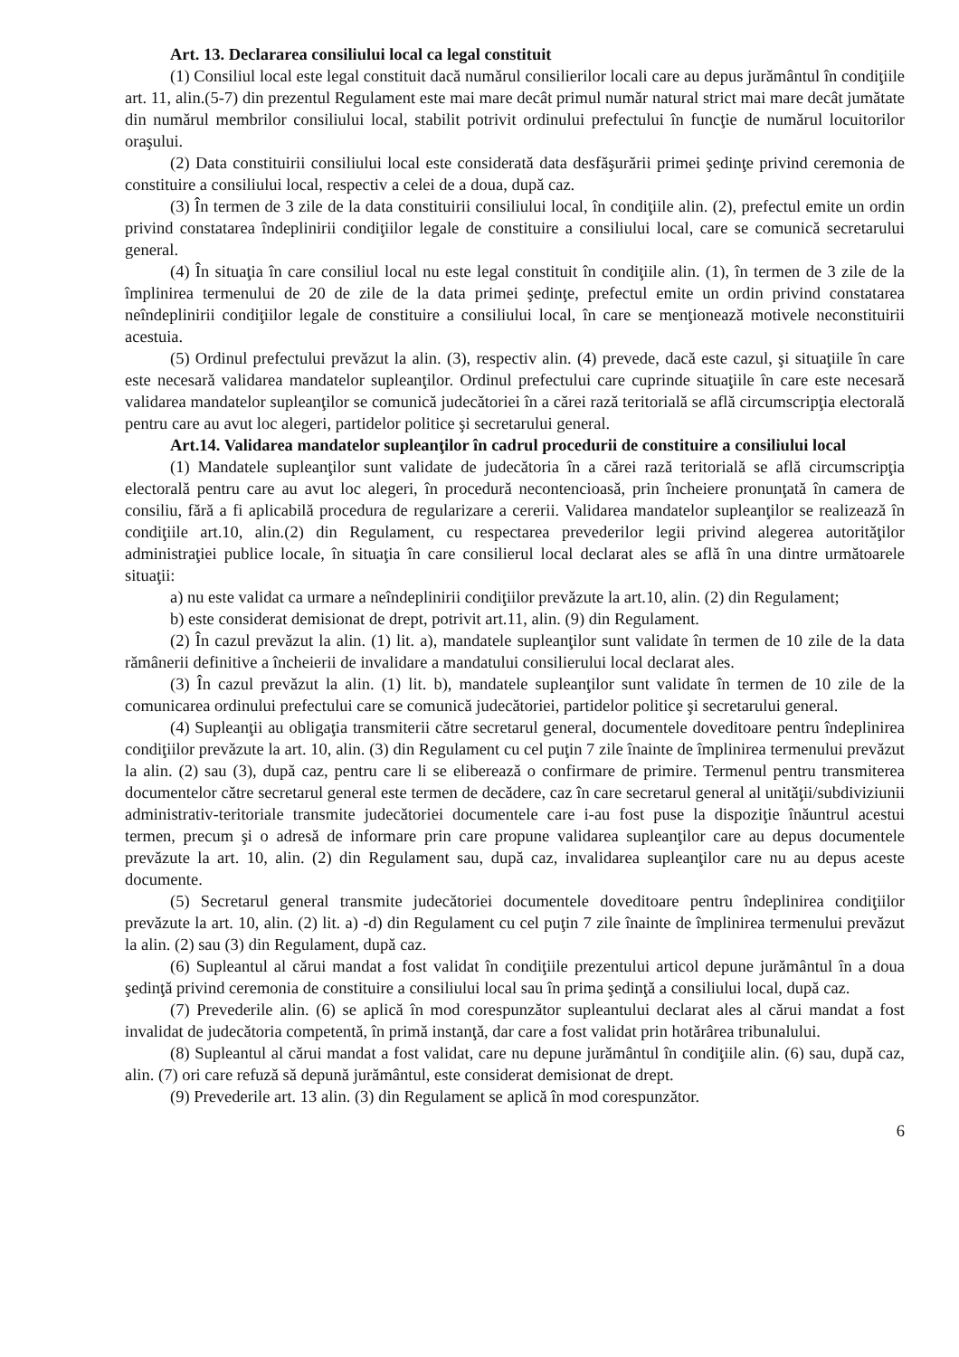Art. 13. Declararea consiliului local ca legal constituit
(1) Consiliul local este legal constituit dacă numărul consilierilor locali care au depus jurământul în condiţiile art. 11, alin.(5-7) din prezentul Regulament este mai mare decât primul număr natural strict mai mare decât jumătate din numărul membrilor consiliului local, stabilit potrivit ordinului prefectului în funcţie de numărul locuitorilor oraşului.
(2) Data constituirii consiliului local este considerată data desfăşurării primei şedinţe privind ceremonia de constituire a consiliului local, respectiv a celei de a doua, după caz.
(3) În termen de 3 zile de la data constituirii consiliului local, în condiţiile alin. (2), prefectul emite un ordin privind constatarea îndeplinirii condiţiilor legale de constituire a consiliului local, care se comunică secretarului general.
(4) În situaţia în care consiliul local nu este legal constituit în condiţiile alin. (1), în termen de 3 zile de la împlinirea termenului de 20 de zile de la data primei şedinţe, prefectul emite un ordin privind constatarea neîndeplinirii condiţiilor legale de constituire a consiliului local, în care se menţionează motivele neconstituirii acestuia.
(5) Ordinul prefectului prevăzut la alin. (3), respectiv alin. (4) prevede, dacă este cazul, şi situaţiile în care este necesară validarea mandatelor supleanţilor. Ordinul prefectului care cuprinde situaţiile în care este necesară validarea mandatelor supleanţilor se comunică judecătoriei în a cărei rază teritorială se află circumscripţia electorală pentru care au avut loc alegeri, partidelor politice şi secretarului general.
Art.14. Validarea mandatelor supleanţilor în cadrul procedurii de constituire a consiliului local
(1) Mandatele supleanţilor sunt validate de judecătoria în a cărei rază teritorială se află circumscripţia electorală pentru care au avut loc alegeri, în procedură necontencioasă, prin încheiere pronunţată în camera de consiliu, fără a fi aplicabilă procedura de regularizare a cererii. Validarea mandatelor supleanţilor se realizează în condiţiile art.10, alin.(2) din Regulament, cu respectarea prevederilor legii privind alegerea autorităţilor administraţiei publice locale, în situaţia în care consilierul local declarat ales se află în una dintre următoarele situaţii:
a) nu este validat ca urmare a neîndeplinirii condiţiilor prevăzute la art.10, alin. (2) din Regulament;
b) este considerat demisionat de drept, potrivit art.11, alin. (9) din Regulament.
(2) În cazul prevăzut la alin. (1) lit. a), mandatele supleanţilor sunt validate în termen de 10 zile de la data rămânerii definitive a încheierii de invalidare a mandatului consilierului local declarat ales.
(3) În cazul prevăzut la alin. (1) lit. b), mandatele supleanţilor sunt validate în termen de 10 zile de la comunicarea ordinului prefectului care se comunică judecătoriei, partidelor politice şi secretarului general.
(4) Supleanţii au obligaţia transmiterii către secretarul general, documentele doveditoare pentru îndeplinirea condiţiilor prevăzute la art. 10, alin. (3) din Regulament cu cel puţin 7 zile înainte de împlinirea termenului prevăzut la alin. (2) sau (3), după caz, pentru care li se eliberează o confirmare de primire. Termenul pentru transmiterea documentelor către secretarul general este termen de decădere, caz în care secretarul general al unităţii/subdiviziunii administrativ-teritoriale transmite judecătoriei documentele care i-au fost puse la dispoziţie înăuntrul acestui termen, precum şi o adresă de informare prin care propune validarea supleanţilor care au depus documentele prevăzute la art. 10, alin. (2) din Regulament sau, după caz, invalidarea supleanţilor care nu au depus aceste documente.
(5) Secretarul general transmite judecătoriei documentele doveditoare pentru îndeplinirea condiţiilor prevăzute la art. 10, alin. (2) lit. a) -d) din Regulament cu cel puţin 7 zile înainte de împlinirea termenului prevăzut la alin. (2) sau (3) din Regulament, după caz.
(6) Supleantul al cărui mandat a fost validat în condiţiile prezentului articol depune jurământul în a doua şedinţă privind ceremonia de constituire a consiliului local sau în prima şedinţă a consiliului local, după caz.
(7) Prevederile alin. (6) se aplică în mod corespunzător supleantului declarat ales al cărui mandat a fost invalidat de judecătoria competentă, în primă instanţă, dar care a fost validat prin hotărârea tribunalului.
(8) Supleantul al cărui mandat a fost validat, care nu depune jurământul în condiţiile alin. (6) sau, după caz, alin. (7) ori care refuză să depună jurământul, este considerat demisionat de drept.
(9) Prevederile art. 13 alin. (3) din Regulament se aplică în mod corespunzător.
6